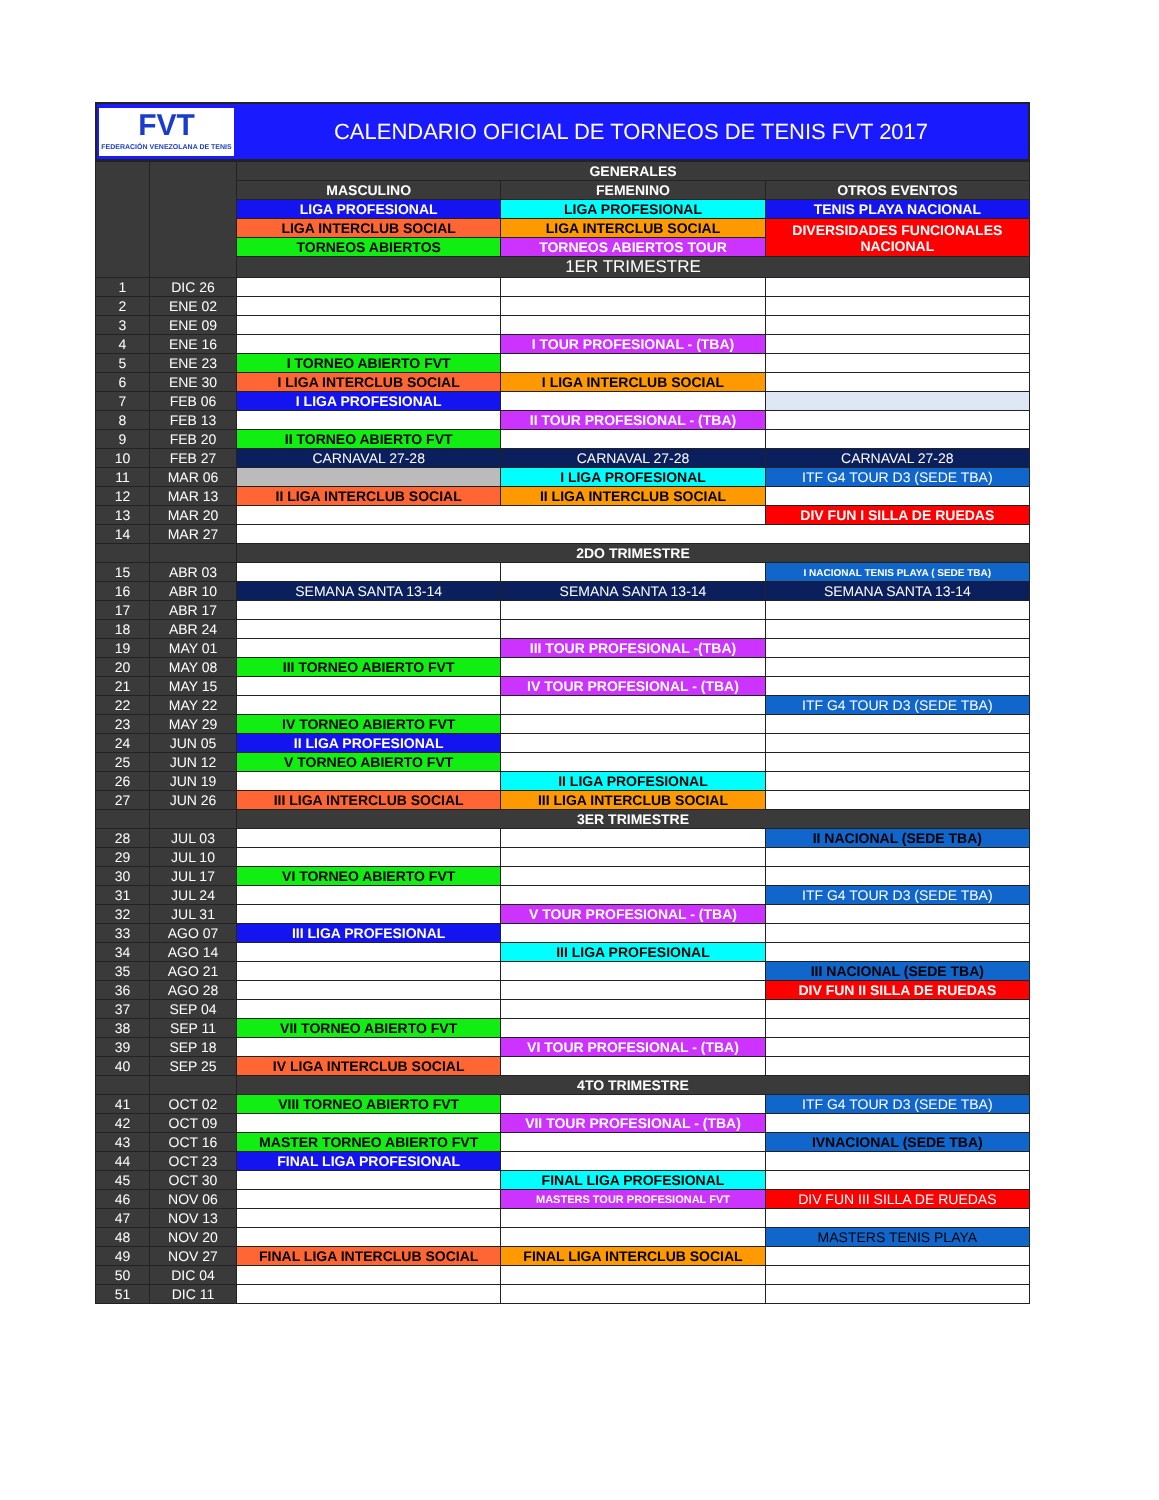FVT
FEDERACIÓN VENEZOLANA DE TENIS
CALENDARIO OFICIAL DE TORNEOS DE TENIS FVT 2017
| | | GENERALES | | |
| | | MASCULINO | FEMENINO | OTROS EVENTOS |
| | | LIGA PROFESIONAL | LIGA PROFESIONAL | TENIS PLAYA NACIONAL |
| | | LIGA INTERCLUB SOCIAL | LIGA INTERCLUB SOCIAL | DIVERSIDADES FUNCIONALES NACIONAL |
| | | TORNEOS ABIERTOS | TORNEOS ABIERTOS TOUR | |
| | | 1ER TRIMESTRE | | |
| 1 | DIC 26 | | | |
| 2 | ENE 02 | | | |
| 3 | ENE 09 | | | |
| 4 | ENE 16 | | I TOUR PROFESIONAL - (TBA) | |
| 5 | ENE 23 | I TORNEO ABIERTO FVT | | |
| 6 | ENE 30 | I LIGA INTERCLUB SOCIAL | I LIGA INTERCLUB SOCIAL | |
| 7 | FEB 06 | I LIGA PROFESIONAL | | |
| 8 | FEB 13 | | II TOUR PROFESIONAL - (TBA) | |
| 9 | FEB 20 | II TORNEO ABIERTO FVT | | |
| 10 | FEB 27 | CARNAVAL 27-28 | CARNAVAL 27-28 | CARNAVAL 27-28 |
| 11 | MAR 06 | | I LIGA PROFESIONAL | ITF G4 TOUR D3 (SEDE TBA) |
| 12 | MAR 13 | II LIGA INTERCLUB SOCIAL | II LIGA INTERCLUB SOCIAL | |
| 13 | MAR 20 | | | DIV FUN I SILLA DE RUEDAS |
| 14 | MAR 27 | | | |
| | | 2DO TRIMESTRE | | |
| 15 | ABR 03 | | | I NACIONAL TENIS PLAYA ( SEDE TBA) |
| 16 | ABR 10 | SEMANA SANTA 13-14 | SEMANA SANTA 13-14 | SEMANA SANTA 13-14 |
| 17 | ABR 17 | | | |
| 18 | ABR 24 | | | |
| 19 | MAY 01 | | III TOUR PROFESIONAL -(TBA) | |
| 20 | MAY 08 | III TORNEO ABIERTO FVT | | |
| 21 | MAY 15 | | IV TOUR PROFESIONAL - (TBA) | |
| 22 | MAY 22 | | | ITF G4 TOUR D3 (SEDE TBA) |
| 23 | MAY 29 | IV TORNEO ABIERTO FVT | | |
| 24 | JUN 05 | II LIGA PROFESIONAL | | |
| 25 | JUN 12 | V TORNEO ABIERTO FVT | | |
| 26 | JUN 19 | | II LIGA PROFESIONAL | |
| 27 | JUN 26 | III LIGA INTERCLUB SOCIAL | III LIGA INTERCLUB SOCIAL | |
| | | 3ER TRIMESTRE | | |
| 28 | JUL 03 | | | II NACIONAL (SEDE TBA) |
| 29 | JUL 10 | | | |
| 30 | JUL 17 | VI TORNEO ABIERTO FVT | | |
| 31 | JUL 24 | | | ITF G4 TOUR D3 (SEDE TBA) |
| 32 | JUL 31 | | V TOUR PROFESIONAL - (TBA) | |
| 33 | AGO 07 | III LIGA PROFESIONAL | | |
| 34 | AGO 14 | | III LIGA PROFESIONAL | |
| 35 | AGO 21 | | | III NACIONAL (SEDE TBA) |
| 36 | AGO 28 | | | DIV FUN II SILLA DE RUEDAS |
| 37 | SEP 04 | | | |
| 38 | SEP 11 | VII TORNEO ABIERTO FVT | | |
| 39 | SEP 18 | | VI TOUR PROFESIONAL - (TBA) | |
| 40 | SEP 25 | IV LIGA INTERCLUB SOCIAL | | |
| | | 4TO TRIMESTRE | | |
| 41 | OCT 02 | VIII TORNEO ABIERTO FVT | | ITF G4 TOUR D3 (SEDE TBA) |
| 42 | OCT 09 | | VII TOUR PROFESIONAL - (TBA) | |
| 43 | OCT 16 | MASTER TORNEO ABIERTO FVT | | IVNACIONAL (SEDE TBA) |
| 44 | OCT 23 | FINAL LIGA PROFESIONAL | | |
| 45 | OCT 30 | | FINAL LIGA PROFESIONAL | |
| 46 | NOV 06 | | MASTERS TOUR PROFESIONAL FVT | DIV FUN III SILLA DE RUEDAS |
| 47 | NOV 13 | | | |
| 48 | NOV 20 | | | MASTERS TENIS PLAYA |
| 49 | NOV 27 | FINAL LIGA INTERCLUB SOCIAL | FINAL LIGA INTERCLUB SOCIAL | |
| 50 | DIC 04 | | | |
| 51 | DIC 11 | | | |